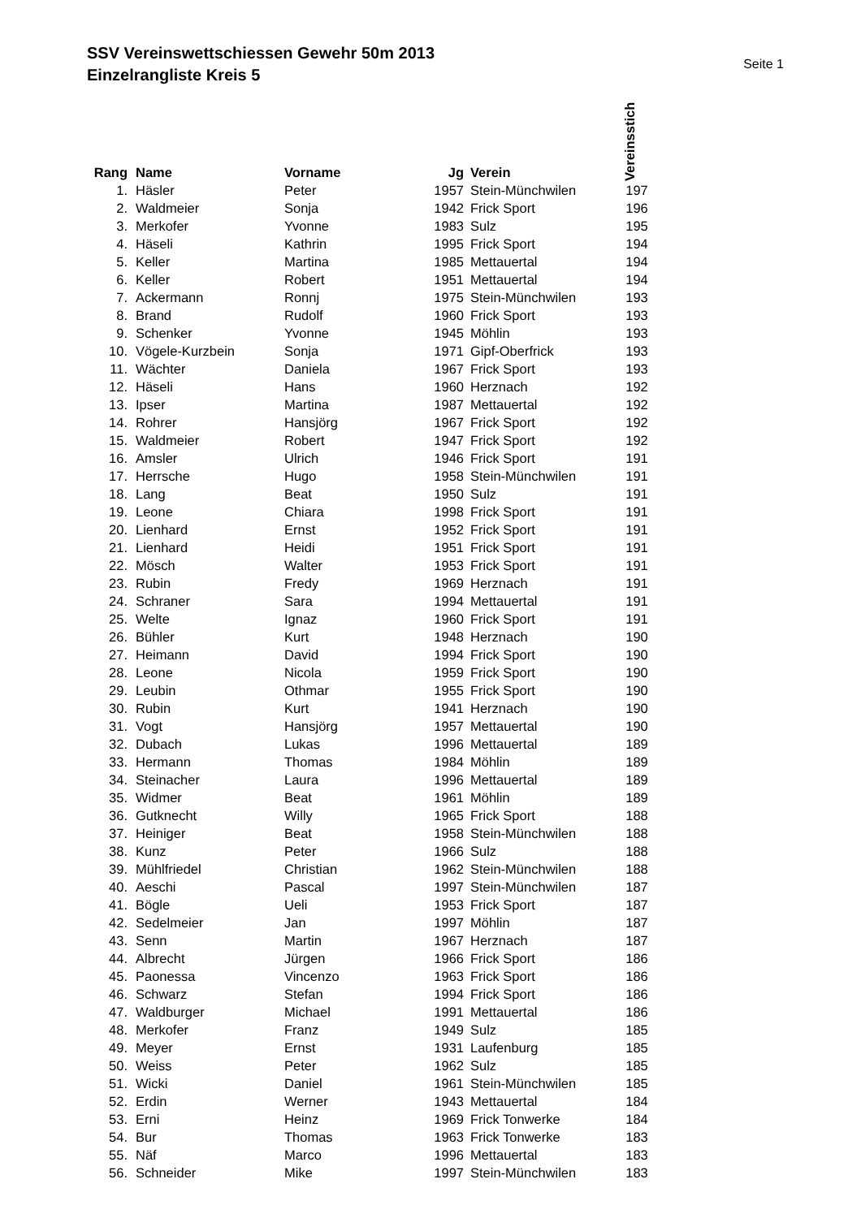SSV Vereinswettschiessen Gewehr 50m 2013
Einzelrangliste Kreis 5
Seite 1
| Rang | Name | Vorname | Jg | Verein | Vereinsstich |
| --- | --- | --- | --- | --- | --- |
| 1. | Häsler | Peter | 1957 | Stein-Münchwilen | 197 |
| 2. | Waldmeier | Sonja | 1942 | Frick Sport | 196 |
| 3. | Merkofer | Yvonne | 1983 | Sulz | 195 |
| 4. | Häseli | Kathrin | 1995 | Frick Sport | 194 |
| 5. | Keller | Martina | 1985 | Mettauertal | 194 |
| 6. | Keller | Robert | 1951 | Mettauertal | 194 |
| 7. | Ackermann | Ronnj | 1975 | Stein-Münchwilen | 193 |
| 8. | Brand | Rudolf | 1960 | Frick Sport | 193 |
| 9. | Schenker | Yvonne | 1945 | Möhlin | 193 |
| 10. | Vögele-Kurzbein | Sonja | 1971 | Gipf-Oberfrick | 193 |
| 11. | Wächter | Daniela | 1967 | Frick Sport | 193 |
| 12. | Häseli | Hans | 1960 | Herznach | 192 |
| 13. | Ipser | Martina | 1987 | Mettauertal | 192 |
| 14. | Rohrer | Hansjörg | 1967 | Frick Sport | 192 |
| 15. | Waldmeier | Robert | 1947 | Frick Sport | 192 |
| 16. | Amsler | Ulrich | 1946 | Frick Sport | 191 |
| 17. | Herrsche | Hugo | 1958 | Stein-Münchwilen | 191 |
| 18. | Lang | Beat | 1950 | Sulz | 191 |
| 19. | Leone | Chiara | 1998 | Frick Sport | 191 |
| 20. | Lienhard | Ernst | 1952 | Frick Sport | 191 |
| 21. | Lienhard | Heidi | 1951 | Frick Sport | 191 |
| 22. | Mösch | Walter | 1953 | Frick Sport | 191 |
| 23. | Rubin | Fredy | 1969 | Herznach | 191 |
| 24. | Schraner | Sara | 1994 | Mettauertal | 191 |
| 25. | Welte | Ignaz | 1960 | Frick Sport | 191 |
| 26. | Bühler | Kurt | 1948 | Herznach | 190 |
| 27. | Heimann | David | 1994 | Frick Sport | 190 |
| 28. | Leone | Nicola | 1959 | Frick Sport | 190 |
| 29. | Leubin | Othmar | 1955 | Frick Sport | 190 |
| 30. | Rubin | Kurt | 1941 | Herznach | 190 |
| 31. | Vogt | Hansjörg | 1957 | Mettauertal | 190 |
| 32. | Dubach | Lukas | 1996 | Mettauertal | 189 |
| 33. | Hermann | Thomas | 1984 | Möhlin | 189 |
| 34. | Steinacher | Laura | 1996 | Mettauertal | 189 |
| 35. | Widmer | Beat | 1961 | Möhlin | 189 |
| 36. | Gutknecht | Willy | 1965 | Frick Sport | 188 |
| 37. | Heiniger | Beat | 1958 | Stein-Münchwilen | 188 |
| 38. | Kunz | Peter | 1966 | Sulz | 188 |
| 39. | Mühlfriedel | Christian | 1962 | Stein-Münchwilen | 188 |
| 40. | Aeschi | Pascal | 1997 | Stein-Münchwilen | 187 |
| 41. | Bögle | Ueli | 1953 | Frick Sport | 187 |
| 42. | Sedelmeier | Jan | 1997 | Möhlin | 187 |
| 43. | Senn | Martin | 1967 | Herznach | 187 |
| 44. | Albrecht | Jürgen | 1966 | Frick Sport | 186 |
| 45. | Paonessa | Vincenzo | 1963 | Frick Sport | 186 |
| 46. | Schwarz | Stefan | 1994 | Frick Sport | 186 |
| 47. | Waldburger | Michael | 1991 | Mettauertal | 186 |
| 48. | Merkofer | Franz | 1949 | Sulz | 185 |
| 49. | Meyer | Ernst | 1931 | Laufenburg | 185 |
| 50. | Weiss | Peter | 1962 | Sulz | 185 |
| 51. | Wicki | Daniel | 1961 | Stein-Münchwilen | 185 |
| 52. | Erdin | Werner | 1943 | Mettauertal | 184 |
| 53. | Erni | Heinz | 1969 | Frick Tonwerke | 184 |
| 54. | Bur | Thomas | 1963 | Frick Tonwerke | 183 |
| 55. | Näf | Marco | 1996 | Mettauertal | 183 |
| 56. | Schneider | Mike | 1997 | Stein-Münchwilen | 183 |